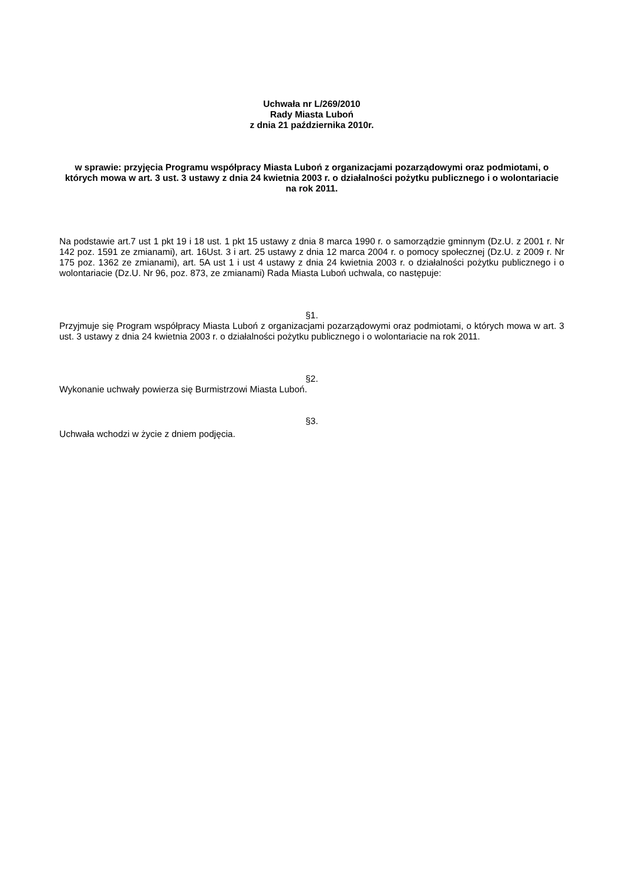Uchwała nr L/269/2010
Rady Miasta Luboń
z dnia 21 października 2010r.
w sprawie: przyjęcia Programu współpracy Miasta Luboń z organizacjami pozarządowymi oraz podmiotami, o których mowa w art. 3 ust. 3 ustawy z dnia 24 kwietnia 2003 r. o działalności pożytku publicznego i o wolontariacie na rok 2011.
Na podstawie art.7 ust 1 pkt 19 i 18 ust. 1 pkt 15 ustawy z dnia 8 marca 1990 r. o samorządzie gminnym (Dz.U. z 2001 r. Nr 142 poz. 1591 ze zmianami), art. 16Ust. 3 i art. 25 ustawy z dnia 12 marca 2004 r. o pomocy społecznej (Dz.U. z 2009 r. Nr 175 poz. 1362 ze zmianami), art. 5A ust 1 i ust 4 ustawy z dnia 24 kwietnia 2003 r. o działalności pożytku publicznego i o wolontariacie (Dz.U. Nr 96, poz. 873, ze zmianami) Rada Miasta Luboń uchwala, co następuje:
§1.
Przyjmuje się Program współpracy Miasta Luboń z organizacjami pozarządowymi oraz podmiotami, o których mowa w art. 3 ust. 3 ustawy z dnia 24 kwietnia 2003 r. o działalności pożytku publicznego i o wolontariacie na rok 2011.
§2.
Wykonanie uchwały powierza się Burmistrzowi Miasta Luboń.
§3.
Uchwała wchodzi w życie z dniem podjęcia.